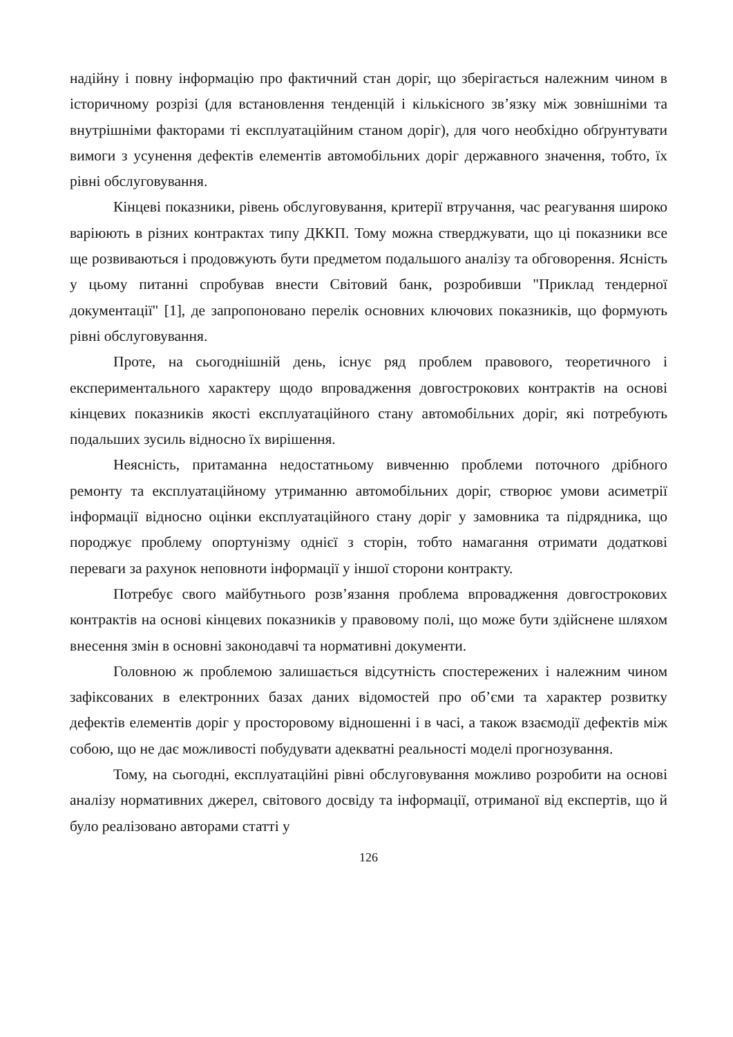надійну і повну інформацію про фактичний стан доріг, що зберігається належним чином в історичному розрізі (для встановлення тенденцій і кількісного зв’язку між зовнішніми та внутрішніми факторами ті експлуатаційним станом доріг), для чого необхідно обґрунтувати вимоги з усунення дефектів елементів автомобільних доріг державного значення, тобто, їх рівні обслуговування.
Кінцеві показники, рівень обслуговування, критерії втручання, час реагування широко варіюють в різних контрактах типу ДККП. Тому можна стверджувати, що ці показники все ще розвиваються і продовжують бути предметом подальшого аналізу та обговорення. Ясність у цьому питанні спробував внести Світовий банк, розробивши "Приклад тендерної документації" [1], де запропоновано перелік основних ключових показників, що формують рівні обслуговування.
Проте, на сьогоднішній день, існує ряд проблем правового, теоретичного і експериментального характеру щодо впровадження довгострокових контрактів на основі кінцевих показників якості експлуатаційного стану автомобільних доріг, які потребують подальших зусиль відносно їх вирішення.
Неясність, притаманна недостатньому вивченню проблеми поточного дрібного ремонту та експлуатаційному утриманню автомобільних доріг, створює умови асиметрії інформації відносно оцінки експлуатаційного стану доріг у замовника та підрядника, що породжує проблему опортунізму однієї з сторін, тобто намагання отримати додаткові переваги за рахунок неповноти інформації у іншої сторони контракту.
Потребує свого майбутнього розв’язання проблема впровадження довгострокових контрактів на основі кінцевих показників у правовому полі, що може бути здійснене шляхом внесення змін в основні законодавчі та нормативні документи.
Головною ж проблемою залишається відсутність спостережених і належним чином зафіксованих в електронних базах даних відомостей про об’єми та характер розвитку дефектів елементів доріг у просторовому відношенні і в часі, а також взаємодії дефектів між собою, що не дає можливості побудувати адекватні реальності моделі прогнозування.
Тому, на сьогодні, експлуатаційні рівні обслуговування можливо розробити на основі аналізу нормативних джерел, світового досвіду та інформації, отриманої від експертів, що й було реалізовано авторами статті у
126